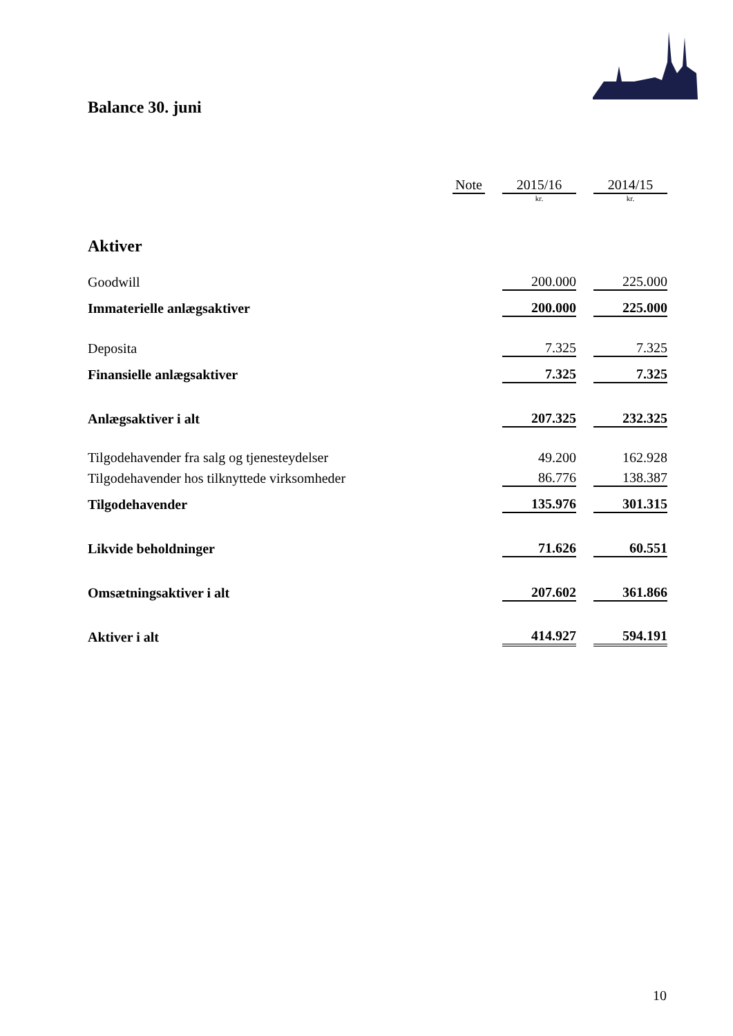Balance 30. juni
| | Note | | 2015/16 | | 2014/15 |
| | | | kr. | | kr. |
| Aktiver | | | | | |
| Goodwill | | | 200.000 | | 225.000 |
| Immaterielle anlægsaktiver | | | 200.000 | | 225.000 |
| Deposita | | | 7.325 | | 7.325 |
| Finansielle anlægsaktiver | | | 7.325 | | 7.325 |
| Anlægsaktiver i alt | | | 207.325 | | 232.325 |
| Tilgodehavender fra salg og tjenesteydelser | | | 49.200 | | 162.928 |
| Tilgodehavender hos tilknyttede virksomheder | | | 86.776 | | 138.387 |
| Tilgodehavender | | | 135.976 | | 301.315 |
| Likvide beholdninger | | | 71.626 | | 60.551 |
| Omsætningsaktiver i alt | | | 207.602 | | 361.866 |
| Aktiver i alt | | | 414.927 | | 594.191 |
10